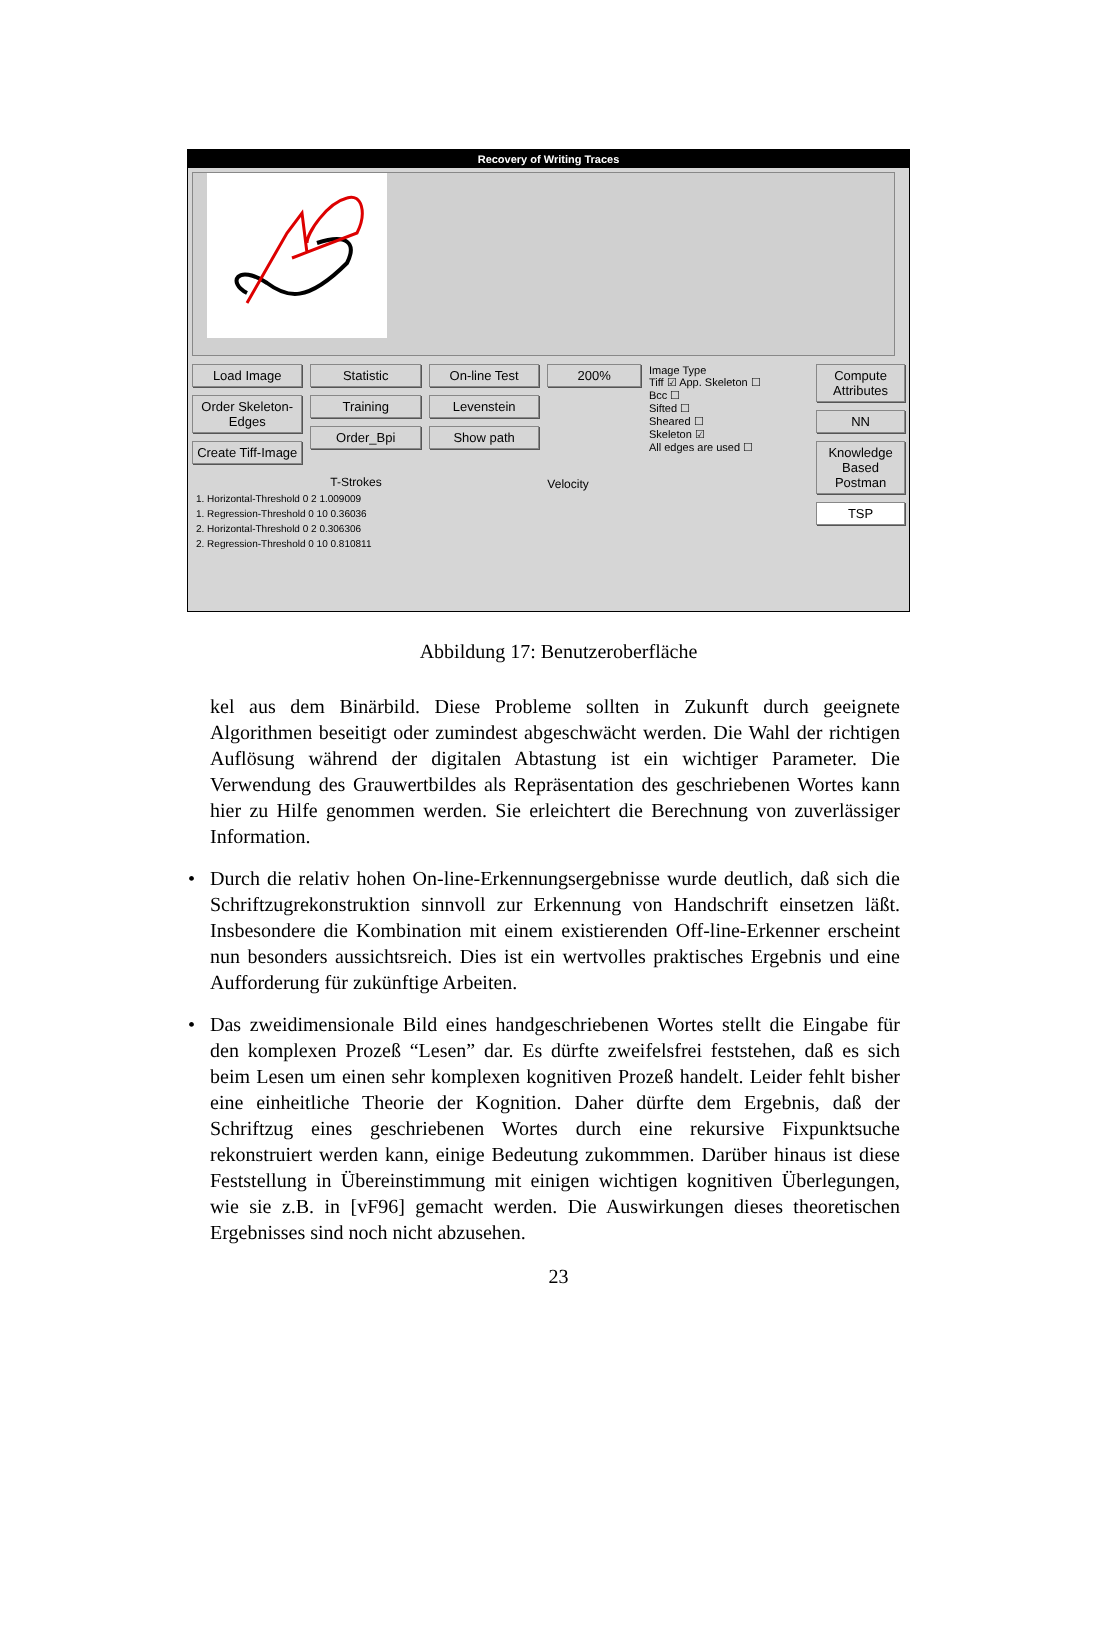Recovery of Writing Traces
Load Image
Order Skeleton-Edges
Create Tiff-Image
Statistic
Training
Order_Bpi
On-line Test
Levenstein
Show path
200%
Velocity
Image Type
Tiff ☑ App. Skeleton ☐
Bcc ☐
Sifted ☐
Sheared ☐
Skeleton ☑
All edges are used ☐
Compute Attributes
NN
Knowledge Based Postman
TSP
T-Strokes
1. Horizontal-Threshold 0 2 1.009009
1. Regression-Threshold 0 10 0.36036
2. Horizontal-Threshold 0 2 0.306306
2. Regression-Threshold 0 10 0.810811
Abbildung 17: Benutzeroberfläche
kel aus dem Binärbild. Diese Probleme sollten in Zukunft durch geeignete Algorithmen beseitigt oder zumindest abgeschwächt werden. Die Wahl der richtigen Auflösung während der digitalen Abtastung ist ein wichtiger Parameter. Die Verwendung des Grauwertbildes als Repräsentation des geschriebenen Wortes kann hier zu Hilfe genommen werden. Sie erleichtert die Berechnung von zuverlässiger Information.
• Durch die relativ hohen On-line-Erkennungsergebnisse wurde deutlich, daß sich die Schriftzugrekonstruktion sinnvoll zur Erkennung von Handschrift einsetzen läßt. Insbesondere die Kombination mit einem existierenden Off-line-Erkenner erscheint nun besonders aussichtsreich. Dies ist ein wertvolles praktisches Ergebnis und eine Aufforderung für zukünftige Arbeiten.
• Das zweidimensionale Bild eines handgeschriebenen Wortes stellt die Eingabe für den komplexen Prozeß “Lesen” dar. Es dürfte zweifelsfrei feststehen, daß es sich beim Lesen um einen sehr komplexen kognitiven Prozeß handelt. Leider fehlt bisher eine einheitliche Theorie der Kognition. Daher dürfte dem Ergebnis, daß der Schriftzug eines geschriebenen Wortes durch eine rekursive Fixpunktsuche rekonstruiert werden kann, einige Bedeutung zukommmen. Darüber hinaus ist diese Feststellung in Übereinstimmung mit einigen wichtigen kognitiven Überlegungen, wie sie z.B. in [vF96] gemacht werden. Die Auswirkungen dieses theoretischen Ergebnisses sind noch nicht abzusehen.
23